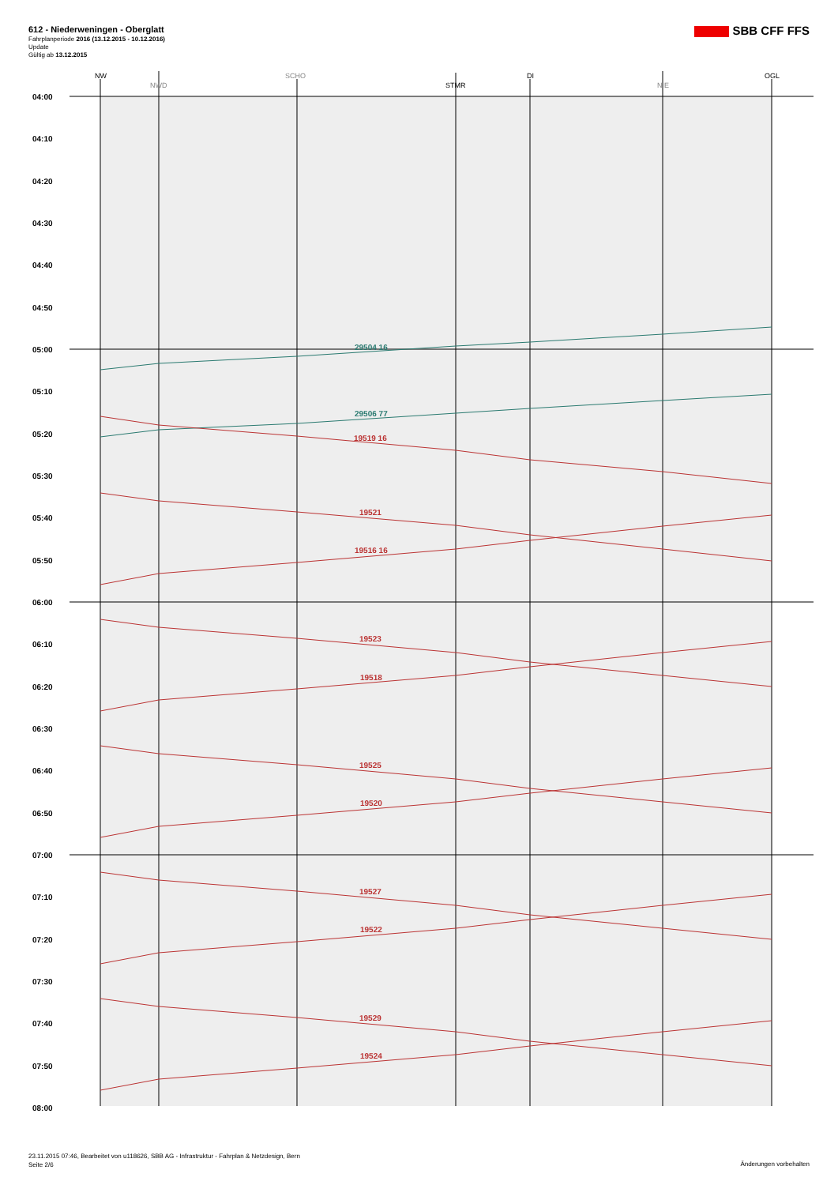612 - Niederweningen - Oberglatt
Fahrplanperiode 2016 (13.12.2015 - 10.12.2016)
Update
Gültig ab 13.12.2015
SBB CFF FFS
04:00
04:10
04:20
04:30
04:40
04:50
05:00
05:10
05:20
05:30
05:40
05:50
06:00
06:10
06:20
06:30
06:40
06:50
07:00
07:10
07:20
07:30
07:40
07:50
08:00
NW
NWD
SCHO
STMR
DI
NIE
OGL
29504 16
29506 77
19519 16
19521
19516 16
19523
19518
19525
19520
19527
19522
19529
19524
23.11.2015 07:46, Bearbeitet von u118626, SBB AG - Infrastruktur - Fahrplan & Netzdesign, Bern
Seite 2/6
Änderungen vorbehalten